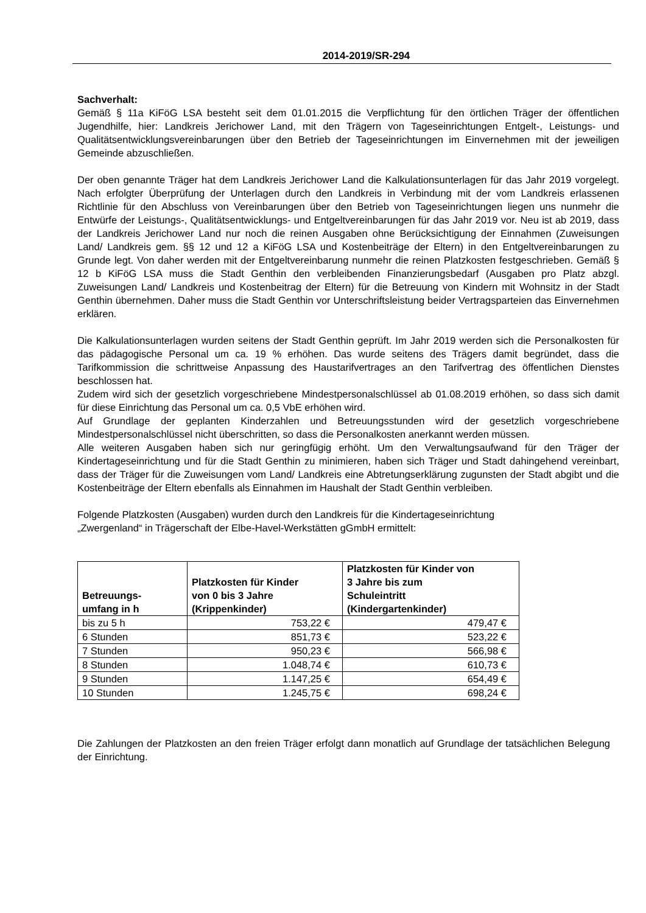2014-2019/SR-294
Sachverhalt:
Gemäß § 11a KiFöG LSA besteht seit dem 01.01.2015 die Verpflichtung für den örtlichen Träger der öffentlichen Jugendhilfe, hier: Landkreis Jerichower Land, mit den Trägern von Tageseinrichtungen Entgelt-, Leistungs- und Qualitätsentwicklungsvereinbarungen über den Betrieb der Tageseinrichtungen im Einvernehmen mit der jeweiligen Gemeinde abzuschließen.
Der oben genannte Träger hat dem Landkreis Jerichower Land die Kalkulationsunterlagen für das Jahr 2019 vorgelegt. Nach erfolgter Überprüfung der Unterlagen durch den Landkreis in Verbindung mit der vom Landkreis erlassenen Richtlinie für den Abschluss von Vereinbarungen über den Betrieb von Tageseinrichtungen liegen uns nunmehr die Entwürfe der Leistungs-, Qualitätsentwicklungs- und Entgeltvereinbarungen für das Jahr 2019 vor. Neu ist ab 2019, dass der Landkreis Jerichower Land nur noch die reinen Ausgaben ohne Berücksichtigung der Einnahmen (Zuweisungen Land/ Landkreis gem. §§ 12 und 12 a KiFöG LSA und Kostenbeiträge der Eltern) in den Entgeltvereinbarungen zu Grunde legt. Von daher werden mit der Entgeltvereinbarung nunmehr die reinen Platzkosten festgeschrieben. Gemäß § 12 b KiFöG LSA muss die Stadt Genthin den verbleibenden Finanzierungsbedarf (Ausgaben pro Platz abzgl. Zuweisungen Land/ Landkreis und Kostenbeitrag der Eltern) für die Betreuung von Kindern mit Wohnsitz in der Stadt Genthin übernehmen. Daher muss die Stadt Genthin vor Unterschriftsleistung beider Vertragsparteien das Einvernehmen erklären.
Die Kalkulationsunterlagen wurden seitens der Stadt Genthin geprüft. Im Jahr 2019 werden sich die Personalkosten für das pädagogische Personal um ca. 19 % erhöhen. Das wurde seitens des Trägers damit begründet, dass die Tarifkommission die schrittweise Anpassung des Haustarifvertrages an den Tarifvertrag des öffentlichen Dienstes beschlossen hat.
Zudem wird sich der gesetzlich vorgeschriebene Mindestpersonalschlüssel ab 01.08.2019 erhöhen, so dass sich damit für diese Einrichtung das Personal um ca. 0,5 VbE erhöhen wird.
Auf Grundlage der geplanten Kinderzahlen und Betreuungsstunden wird der gesetzlich vorgeschriebene Mindestpersonalschlüssel nicht überschritten, so dass die Personalkosten anerkannt werden müssen.
Alle weiteren Ausgaben haben sich nur geringfügig erhöht. Um den Verwaltungsaufwand für den Träger der Kindertageseinrichtung und für die Stadt Genthin zu minimieren, haben sich Träger und Stadt dahingehend vereinbart, dass der Träger für die Zuweisungen vom Land/ Landkreis eine Abtretungserklärung zugunsten der Stadt abgibt und die Kostenbeiträge der Eltern ebenfalls als Einnahmen im Haushalt der Stadt Genthin verbleiben.
Folgende Platzkosten (Ausgaben) wurden durch den Landkreis für die Kindertageseinrichtung
„Zwergenland“ in Trägerschaft der Elbe-Havel-Werkstätten gGmbH ermittelt:
| Betreuungs- umfang in h | Platzkosten für Kinder von 0 bis 3 Jahre (Krippenkinder) | Platzkosten für Kinder von 3 Jahre bis zum Schuleintritt (Kindergartenkinder) |
| --- | --- | --- |
| bis zu 5 h | 753,22 € | 479,47 € |
| 6 Stunden | 851,73 € | 523,22 € |
| 7 Stunden | 950,23 € | 566,98 € |
| 8 Stunden | 1.048,74 € | 610,73 € |
| 9 Stunden | 1.147,25 € | 654,49 € |
| 10 Stunden | 1.245,75 € | 698,24 € |
Die Zahlungen der Platzkosten an den freien Träger erfolgt dann monatlich auf Grundlage der tatsächlichen Belegung der Einrichtung.